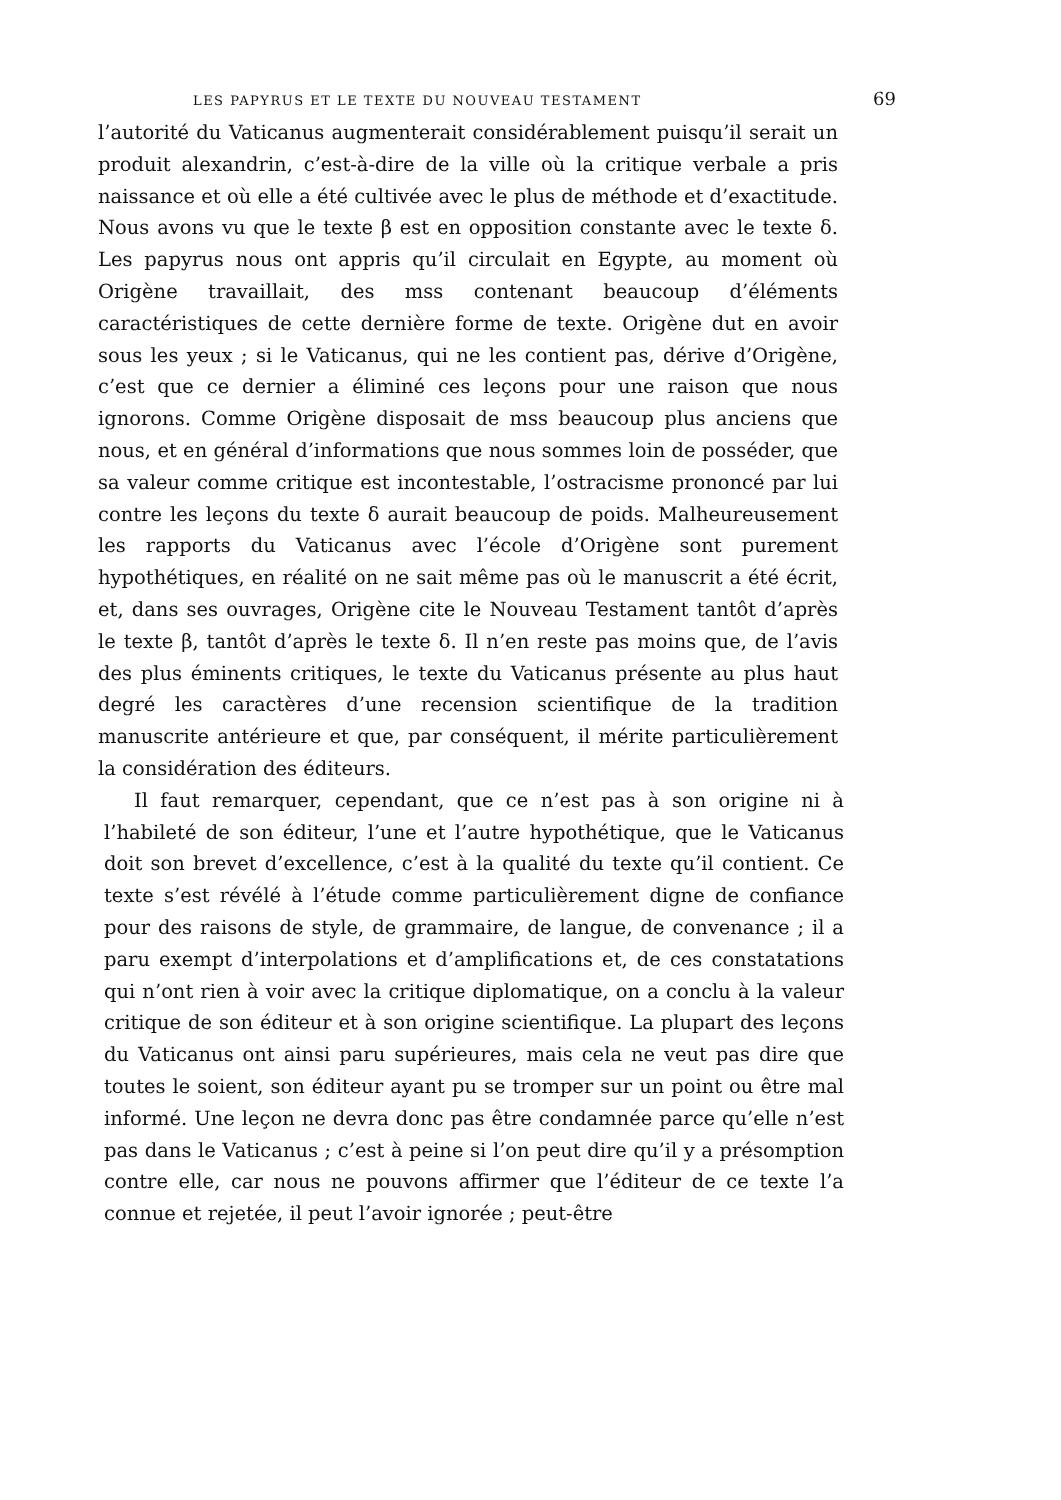LES PAPYRUS ET LE TEXTE DU NOUVEAU TESTAMENT 69
l’autorité du Vaticanus augmenterait considérablement puisqu’il serait un produit alexandrin, c’est-à-dire de la ville où la critique verbale a pris naissance et où elle a été cultivée avec le plus de méthode et d’exactitude. Nous avons vu que le texte β est en opposition constante avec le texte δ. Les papyrus nous ont appris qu’il circulait en Egypte, au moment où Origène travaillait, des mss contenant beaucoup d’éléments caractéristiques de cette dernière forme de texte. Origène dut en avoir sous les yeux ; si le Vaticanus, qui ne les contient pas, dérive d’Origène, c’est que ce dernier a éliminé ces leçons pour une raison que nous ignorons. Comme Origène disposait de mss beaucoup plus anciens que nous, et en général d’informations que nous sommes loin de posséder, que sa valeur comme critique est incontestable, l’ostracisme prononcé par lui contre les leçons du texte δ aurait beaucoup de poids. Malheureusement les rapports du Vaticanus avec l’école d’Origène sont purement hypothétiques, en réalité on ne sait même pas où le manuscrit a été écrit, et, dans ses ouvrages, Origène cite le Nouveau Testament tantôt d’après le texte β, tantôt d’après le texte δ. Il n’en reste pas moins que, de l’avis des plus éminents critiques, le texte du Vaticanus présente au plus haut degré les caractères d’une recension scientifique de la tradition manuscrite antérieure et que, par conséquent, il mérite particulièrement la considération des éditeurs.
Il faut remarquer, cependant, que ce n’est pas à son origine ni à l’habileté de son éditeur, l’une et l’autre hypothétique, que le Vaticanus doit son brevet d’excellence, c’est à la qualité du texte qu’il contient. Ce texte s’est révélé à l’étude comme particulièrement digne de confiance pour des raisons de style, de grammaire, de langue, de convenance ; il a paru exempt d’interpolations et d’amplifications et, de ces constatations qui n’ont rien à voir avec la critique diplomatique, on a conclu à la valeur critique de son éditeur et à son origine scientifique. La plupart des leçons du Vaticanus ont ainsi paru supérieures, mais cela ne veut pas dire que toutes le soient, son éditeur ayant pu se tromper sur un point ou être mal informé. Une leçon ne devra donc pas être condamnée parce qu’elle n’est pas dans le Vaticanus ; c’est à peine si l’on peut dire qu’il y a présomption contre elle, car nous ne pouvons affirmer que l’éditeur de ce texte l’a connue et rejetée, il peut l’avoir ignorée ; peut-être